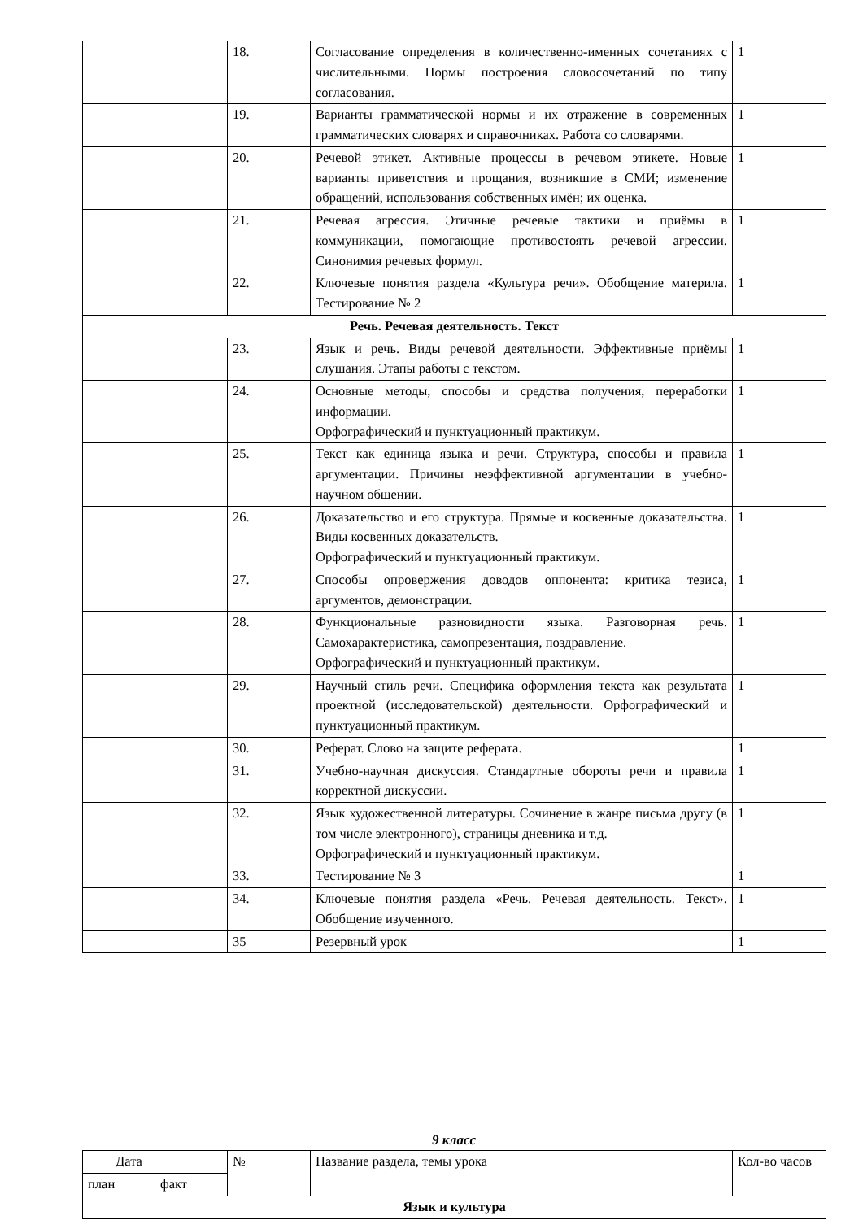| | | 18. | Согласование определения в количественно-именных сочетаниях с числительными. Нормы построения словосочетаний по типу согласования. | 1 |
| | | 19. | Варианты грамматической нормы и их отражение в современных грамматических словарях и справочниках. Работа со словарями. | 1 |
| | | 20. | Речевой этикет. Активные процессы в речевом этикете. Новые варианты приветствия и прощания, возникшие в СМИ; изменение обращений, использования собственных имён; их оценка. | 1 |
| | | 21. | Речевая агрессия. Этичные речевые тактики и приёмы в коммуникации, помогающие противостоять речевой агрессии. Синонимия речевых формул. | 1 |
| | | 22. | Ключевые понятия раздела «Культура речи». Обобщение материла. Тестирование № 2 | 1 |
| Речь. Речевая деятельность. Текст | | | | |
| | | 23. | Язык и речь. Виды речевой деятельности. Эффективные приёмы слушания. Этапы работы с текстом. | 1 |
| | | 24. | Основные методы, способы и средства получения, переработки информации. Орфографический и пунктуационный практикум. | 1 |
| | | 25. | Текст как единица языка и речи. Структура, способы и правила аргументации. Причины неэффективной аргументации в учебно-научном общении. | 1 |
| | | 26. | Доказательство и его структура. Прямые и косвенные доказательства. Виды косвенных доказательств. Орфографический и пунктуационный практикум. | 1 |
| | | 27. | Способы опровержения доводов оппонента: критика тезиса, аргументов, демонстрации. | 1 |
| | | 28. | Функциональные разновидности языка. Разговорная речь. Самохарактеристика, самопрезентация, поздравление. Орфографический и пунктуационный практикум. | 1 |
| | | 29. | Научный стиль речи. Специфика оформления текста как результата проектной (исследовательской) деятельности. Орфографический и пунктуационный практикум. | 1 |
| | | 30. | Реферат. Слово на защите реферата. | 1 |
| | | 31. | Учебно-научная дискуссия. Стандартные обороты речи и правила корректной дискуссии. | 1 |
| | | 32. | Язык художественной литературы. Сочинение в жанре письма другу (в том числе электронного), страницы дневника и т.д. Орфографический и пунктуационный практикум. | 1 |
| | | 33. | Тестирование № 3 | 1 |
| | | 34. | Ключевые понятия раздела «Речь. Речевая деятельность. Текст». Обобщение изученного. | 1 |
| | | 35 | Резервный урок | 1 |
9 класс
| Дата | | № | Название раздела, темы урока | Кол-во часов |
| --- | --- | --- | --- | --- |
| план | факт | | | |
| Язык и культура | | | | |